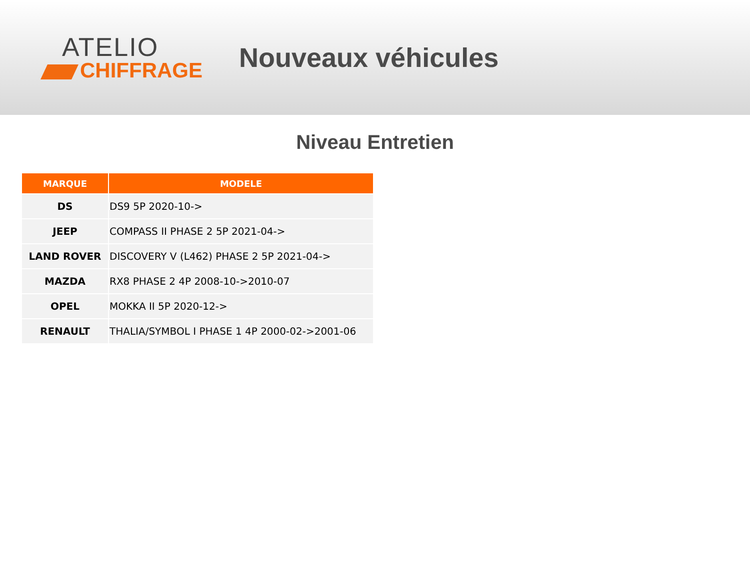ATELIO
CHIFFRAGE
Nouveaux véhicules
Niveau Entretien
| MARQUE | MODELE |
| --- | --- |
| DS | DS9 5P 2020-10-> |
| JEEP | COMPASS II PHASE 2 5P 2021-04-> |
| LAND ROVER | DISCOVERY V (L462) PHASE 2 5P 2021-04-> |
| MAZDA | RX8 PHASE 2 4P 2008-10->2010-07 |
| OPEL | MOKKA II 5P 2020-12-> |
| RENAULT | THALIA/SYMBOL I PHASE 1 4P 2000-02->2001-06 |